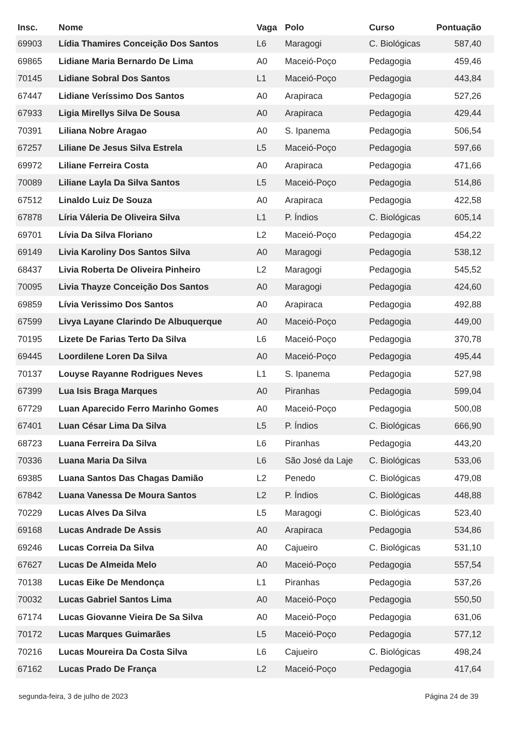| Insc. | Nome | Vaga | Polo | Curso | Pontuação |
| --- | --- | --- | --- | --- | --- |
| 69903 | Lídia Thamires Conceição Dos Santos | L6 | Maragogi | C. Biológicas | 587,40 |
| 69865 | Lidiane Maria Bernardo De Lima | A0 | Maceió-Poço | Pedagogia | 459,46 |
| 70145 | Lidiane Sobral Dos Santos | L1 | Maceió-Poço | Pedagogia | 443,84 |
| 67447 | Lidiane Veríssimo Dos Santos | A0 | Arapiraca | Pedagogia | 527,26 |
| 67933 | Ligia Mirellys Silva De Sousa | A0 | Arapiraca | Pedagogia | 429,44 |
| 70391 | Liliana Nobre Aragao | A0 | S. Ipanema | Pedagogia | 506,54 |
| 67257 | Liliane De Jesus Silva Estrela | L5 | Maceió-Poço | Pedagogia | 597,66 |
| 69972 | Liliane Ferreira Costa | A0 | Arapiraca | Pedagogia | 471,66 |
| 70089 | Liliane Layla Da Silva Santos | L5 | Maceió-Poço | Pedagogia | 514,86 |
| 67512 | Linaldo Luiz De Souza | A0 | Arapiraca | Pedagogia | 422,58 |
| 67878 | Líria Váleria De Oliveira Silva | L1 | P. Índios | C. Biológicas | 605,14 |
| 69701 | Lívia Da Silva Floriano | L2 | Maceió-Poço | Pedagogia | 454,22 |
| 69149 | Livia Karoliny Dos Santos Silva | A0 | Maragogi | Pedagogia | 538,12 |
| 68437 | Livia Roberta De Oliveira Pinheiro | L2 | Maragogi | Pedagogia | 545,52 |
| 70095 | Livia Thayze Conceição Dos Santos | A0 | Maragogi | Pedagogia | 424,60 |
| 69859 | Lívia Verissimo Dos Santos | A0 | Arapiraca | Pedagogia | 492,88 |
| 67599 | Livya Layane Clarindo De Albuquerque | A0 | Maceió-Poço | Pedagogia | 449,00 |
| 70195 | Lizete De Farias Terto Da Silva | L6 | Maceió-Poço | Pedagogia | 370,78 |
| 69445 | Loordilene Loren Da Silva | A0 | Maceió-Poço | Pedagogia | 495,44 |
| 70137 | Louyse Rayanne Rodrigues Neves | L1 | S. Ipanema | Pedagogia | 527,98 |
| 67399 | Lua Isis Braga Marques | A0 | Piranhas | Pedagogia | 599,04 |
| 67729 | Luan Aparecido Ferro Marinho Gomes | A0 | Maceió-Poço | Pedagogia | 500,08 |
| 67401 | Luan César Lima Da Silva | L5 | P. Índios | C. Biológicas | 666,90 |
| 68723 | Luana Ferreira Da Silva | L6 | Piranhas | Pedagogia | 443,20 |
| 70336 | Luana Maria Da Silva | L6 | São José da Laje | C. Biológicas | 533,06 |
| 69385 | Luana Santos Das Chagas Damião | L2 | Penedo | C. Biológicas | 479,08 |
| 67842 | Luana Vanessa De Moura Santos | L2 | P. Índios | C. Biológicas | 448,88 |
| 70229 | Lucas Alves Da Silva | L5 | Maragogi | C. Biológicas | 523,40 |
| 69168 | Lucas Andrade De Assis | A0 | Arapiraca | Pedagogia | 534,86 |
| 69246 | Lucas Correia Da Silva | A0 | Cajueiro | C. Biológicas | 531,10 |
| 67627 | Lucas De Almeida Melo | A0 | Maceió-Poço | Pedagogia | 557,54 |
| 70138 | Lucas Eike De Mendonça | L1 | Piranhas | Pedagogia | 537,26 |
| 70032 | Lucas Gabriel Santos Lima | A0 | Maceió-Poço | Pedagogia | 550,50 |
| 67174 | Lucas Giovanne Vieira De Sa Silva | A0 | Maceió-Poço | Pedagogia | 631,06 |
| 70172 | Lucas Marques Guimarães | L5 | Maceió-Poço | Pedagogia | 577,12 |
| 70216 | Lucas Moureira Da Costa Silva | L6 | Cajueiro | C. Biológicas | 498,24 |
| 67162 | Lucas Prado De França | L2 | Maceió-Poço | Pedagogia | 417,64 |
segunda-feira, 3 de julho de 2023 Página 24 de 39